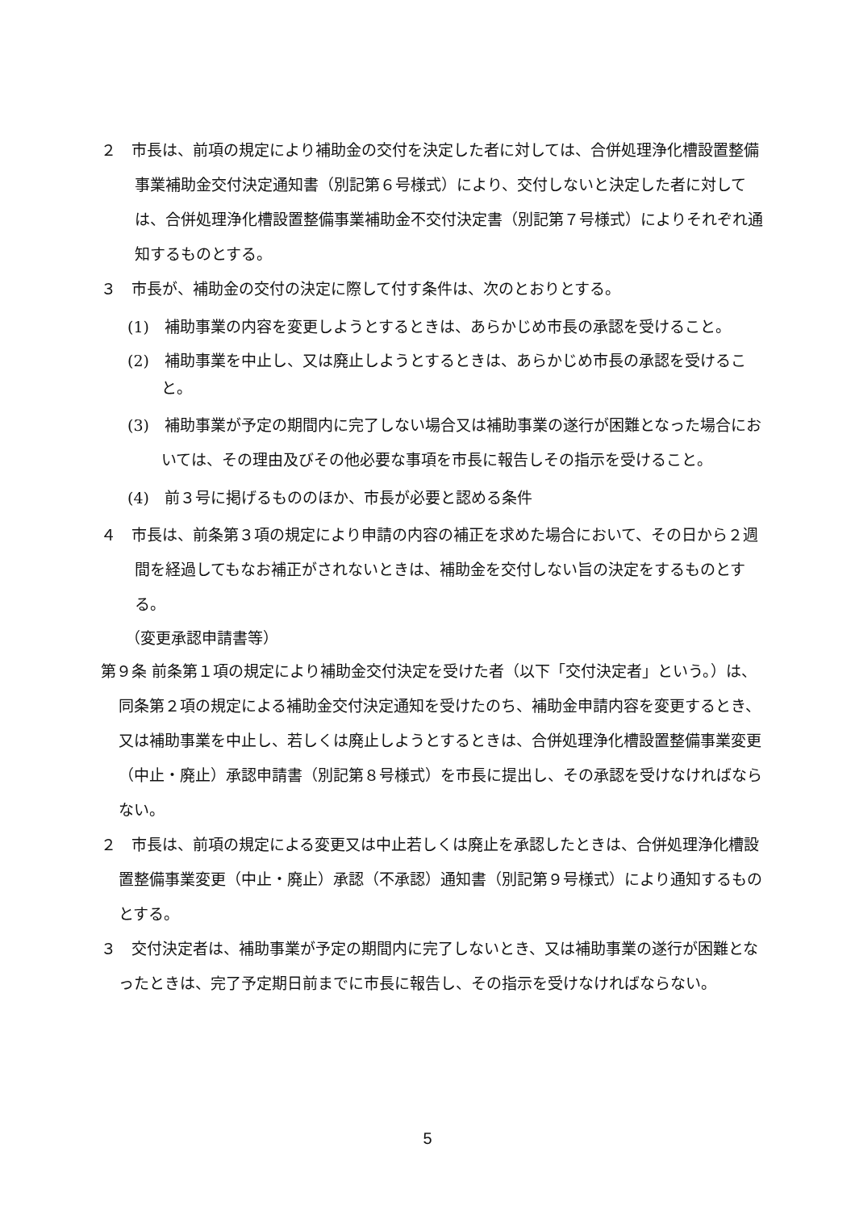２　市長は、前項の規定により補助金の交付を決定した者に対しては、合併処理浄化槽設置整備事業補助金交付決定通知書（別記第６号様式）により、交付しないと決定した者に対しては、合併処理浄化槽設置整備事業補助金不交付決定書（別記第７号様式）によりそれぞれ通知するものとする。
３　市長が、補助金の交付の決定に際して付す条件は、次のとおりとする。
(1)　補助事業の内容を変更しようとするときは、あらかじめ市長の承認を受けること。
(2)　補助事業を中止し、又は廃止しようとするときは、あらかじめ市長の承認を受けること。
(3)　補助事業が予定の期間内に完了しない場合又は補助事業の遂行が困難となった場合においては、その理由及びその他必要な事項を市長に報告しその指示を受けること。
(4)　前３号に掲げるもののほか、市長が必要と認める条件
４　市長は、前条第３項の規定により申請の内容の補正を求めた場合において、その日から２週間を経過してもなお補正がされないときは、補助金を交付しない旨の決定をするものとする。
（変更承認申請書等）
第９条 前条第１項の規定により補助金交付決定を受けた者（以下「交付決定者」という。）は、同条第２項の規定による補助金交付決定通知を受けたのち、補助金申請内容を変更するとき、又は補助事業を中止し、若しくは廃止しようとするときは、合併処理浄化槽設置整備事業変更（中止・廃止）承認申請書（別記第８号様式）を市長に提出し、その承認を受けなければならない。
２　市長は、前項の規定による変更又は中止若しくは廃止を承認したときは、合併処理浄化槽設置整備事業変更（中止・廃止）承認（不承認）通知書（別記第９号様式）により通知するものとする。
３　交付決定者は、補助事業が予定の期間内に完了しないとき、又は補助事業の遂行が困難となったときは、完了予定期日前までに市長に報告し、その指示を受けなければならない。
5